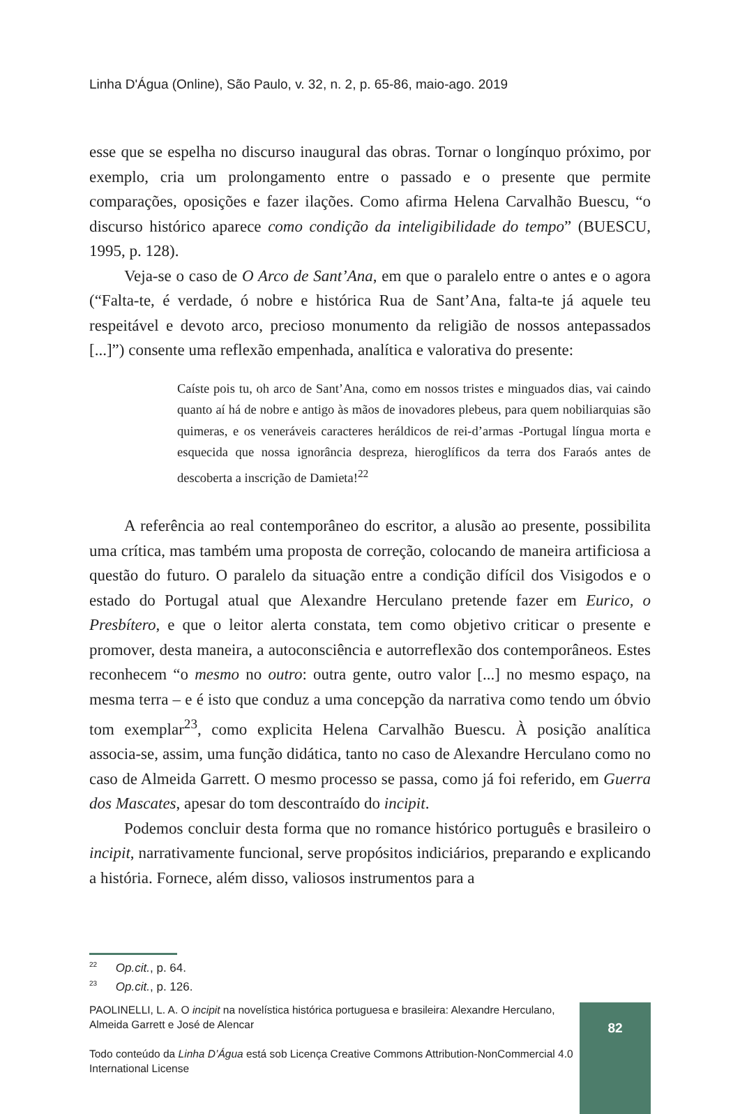Linha D'Água (Online), São Paulo, v. 32, n. 2, p. 65-86, maio-ago. 2019
esse que se espelha no discurso inaugural das obras. Tornar o longínquo próximo, por exemplo, cria um prolongamento entre o passado e o presente que permite comparações, oposições e fazer ilações. Como afirma Helena Carvalhão Buescu, “o discurso histórico aparece como condição da inteligibilidade do tempo” (BUESCU, 1995, p. 128).
Veja-se o caso de O Arco de Sant’Ana, em que o paralelo entre o antes e o agora (“Falta-te, é verdade, ó nobre e histórica Rua de Sant’Ana, falta-te já aquele teu respeitável e devoto arco, precioso monumento da religião de nossos antepassados [...]”) consente uma reflexão empenhada, analítica e valorativa do presente:
Caíste pois tu, oh arco de Sant’Ana, como em nossos tristes e minguados dias, vai caindo quanto aí há de nobre e antigo às mãos de inovadores plebeus, para quem nobiliarquias são quimeras, e os veneráveis caracteres heráldicos de rei-d’armas -Portugal língua morta e esquecida que nossa ignorância despreza, hieroglíficos da terra dos Faraós antes de descoberta a inscrição de Damieta!<sup>22</sup>
A referência ao real contemporâneo do escritor, a alusão ao presente, possibilita uma crítica, mas também uma proposta de correção, colocando de maneira artificiosa a questão do futuro. O paralelo da situação entre a condição difícil dos Visigodos e o estado do Portugal atual que Alexandre Herculano pretende fazer em Eurico, o Presbítero, e que o leitor alerta constata, tem como objetivo criticar o presente e promover, desta maneira, a autoconsciência e autorreflexão dos contemporâneos. Estes reconhecem “o mesmo no outro: outra gente, outro valor [...] no mesmo espaço, na mesma terra – e é isto que conduz a uma concepção da narrativa como tendo um óbvio tom exemplar<sup>23</sup>, como explicita Helena Carvalhão Buescu. À posição analítica associa-se, assim, uma função didática, tanto no caso de Alexandre Herculano como no caso de Almeida Garrett. O mesmo processo se passa, como já foi referido, em Guerra dos Mascates, apesar do tom descontraído do incipit.
Podemos concluir desta forma que no romance histórico português e brasileiro o incipit, narrativamente funcional, serve propósitos indiciários, preparando e explicando a história. Fornece, além disso, valiosos instrumentos para a
<sup>22</sup> Op.cit., p. 64.
<sup>23</sup> Op.cit., p. 126.
PAOLINELLI, L. A. O incipit na novelística histórica portuguesa e brasileira: Alexandre Herculano, Almeida Garrett e José de Alencar
Todo conteúdo da Linha D’Água está sob Licença Creative Commons Attribution-NonCommercial 4.0 International License
82